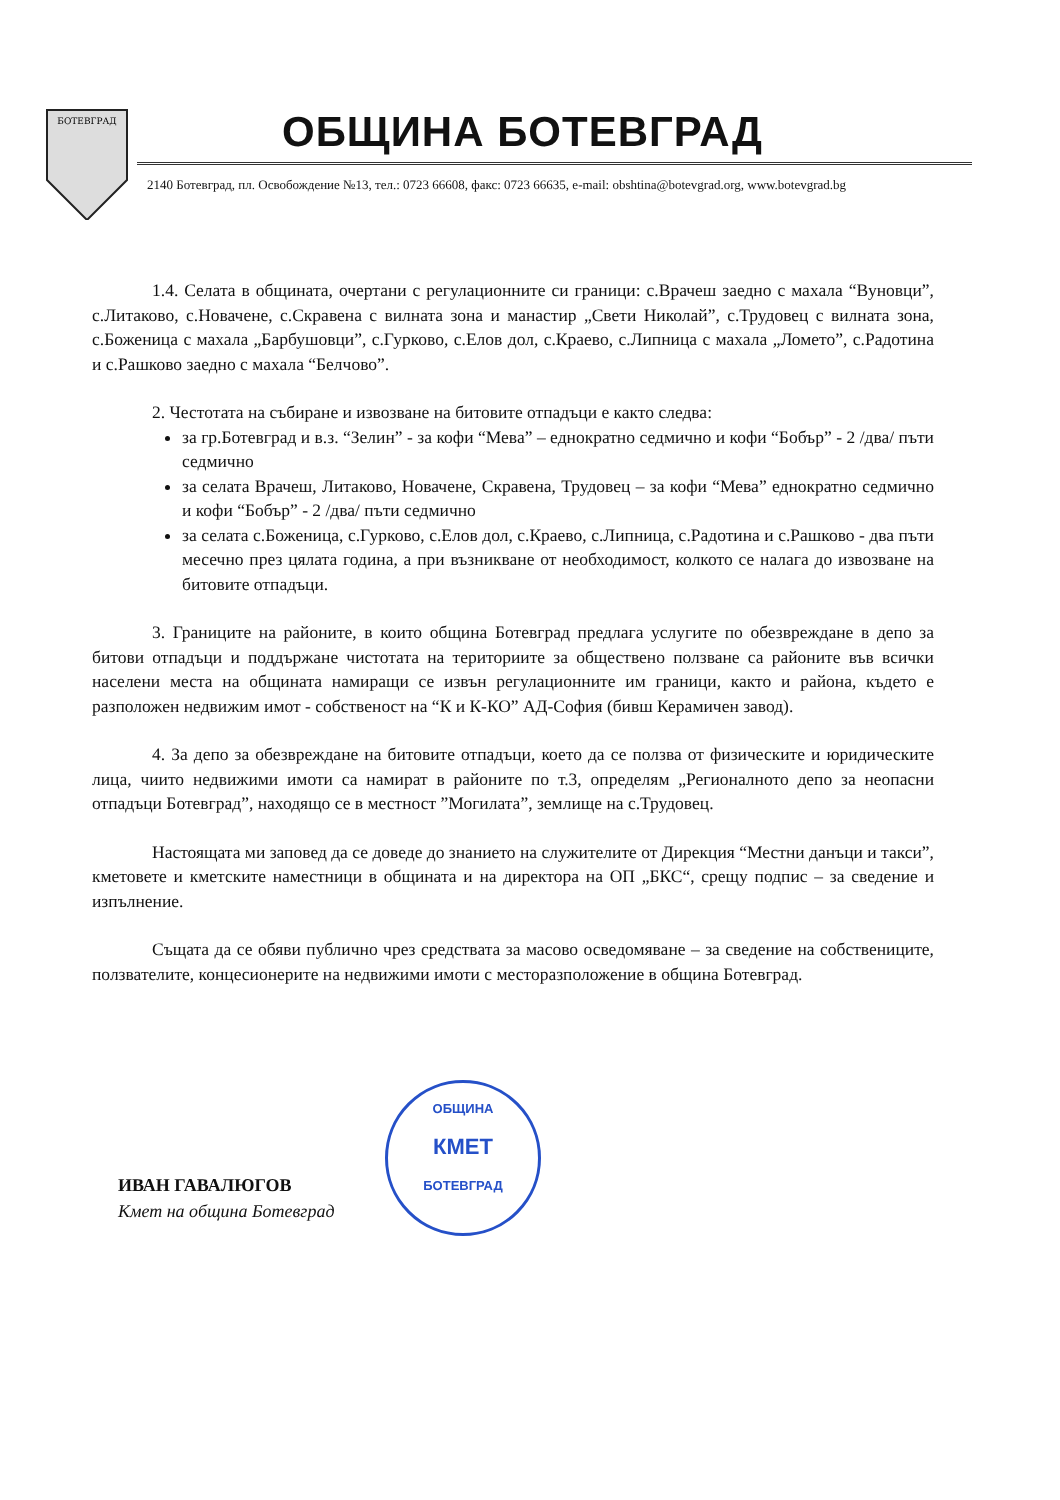БОТЕВГРАД
ОБЩИНА БОТЕВГРАД
2140 Ботевград, пл. Освобождение №13, тел.: 0723 66608, факс: 0723 66635, e-mail: obshtina@botevgrad.org, www.botevgrad.bg
1.4. Селата в общината, очертани с регулационните си граници: с.Врачеш заедно с махала “Вуновци”, с.Литаково, с.Новачене, с.Скравена с вилната зона и манастир „Свети Николай”, с.Трудовец с вилната зона, с.Боженица с махала „Барбушовци”, с.Гурково, с.Елов дол, с.Краево, с.Липница с махала „Ломето”, с.Радотина и с.Рашково заедно с махала “Белчово”.
2. Честотата на събиране и извозване на битовите отпадъци е както следва:
за гр.Ботевград и в.з. “Зелин” - за кофи “Мева” – еднократно седмично и кофи “Бобър” - 2 /два/ пъти седмично
за селата Врачеш, Литаково, Новачене, Скравена, Трудовец – за кофи “Мева” еднократно седмично и кофи “Бобър” - 2 /два/ пъти седмично
за селата с.Боженица, с.Гурково, с.Елов дол, с.Краево, с.Липница, с.Радотина и с.Рашково - два пъти месечно през цялата година, а при възникване от необходимост, колкото се налага до извозване на битовите отпадъци.
3. Границите на районите, в които община Ботевград предлага услугите по обезвреждане в депо за битови отпадъци и поддържане чистотата на териториите за обществено ползване са районите във всички населени места на общината намиращи се извън регулационните им граници, както и района, където е разположен недвижим имот - собственост на “К и К-КО” АД-София (бивш Керамичен завод).
4. За депо за обезвреждане на битовите отпадъци, което да се ползва от физическите и юридическите лица, чиито недвижими имоти са намират в районите по т.3, определям „Регионалното депо за неопасни отпадъци Ботевград”, находящо се в местност ”Могилата”, землище на с.Трудовец.
Настоящата ми заповед да се доведе до знанието на служителите от Дирекция “Местни данъци и такси”, кметовете и кметските наместници в общината и на директора на ОП „БКС“, срещу подпис – за сведение и изпълнение.
Същата да се обяви публично чрез средствата за масово осведомяване – за сведение на собствениците, ползвателите, концесионерите на недвижими имоти с месторазположение в община Ботевград.
ОБЩИНА
КМЕТ
БОТЕВГРАД
ИВАН ГАВАЛЮГОВ
Кмет на община Ботевград